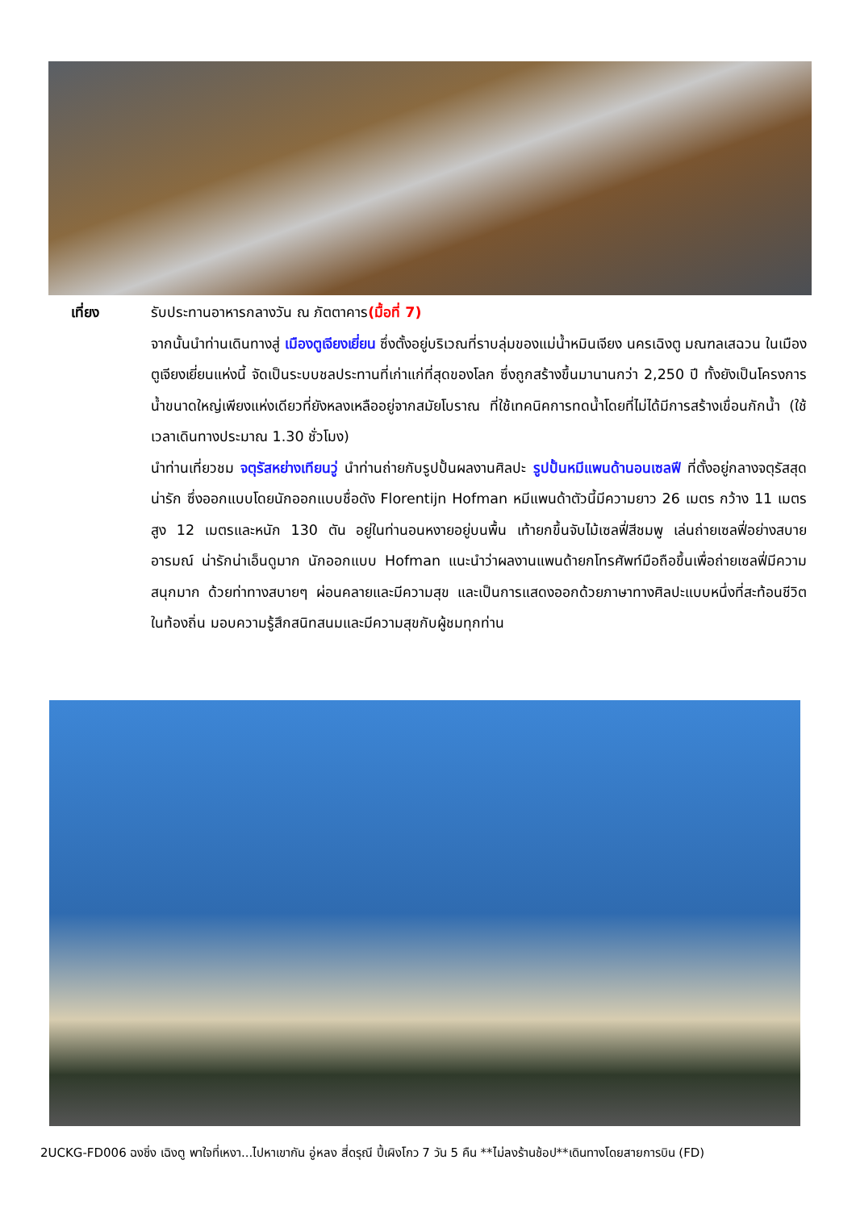เที่ยง รับประทานอาหารกลางวัน ณ ภัตตาคาร(มื้อที่ 7)
จากนั้นนำท่านเดินทางสู่ เมืองตูเจียงเยี่ยน ซึ่งตั้งอยู่บริเวณที่ราบลุ่มของแม่น้ำหมินเจียง นครเฉิงตู มณฑลเสฉวน ในเมืองตูเจียงเยี่ยนแห่งนี้ จัดเป็นระบบชลประทานที่เก่าแก่ที่สุดของโลก ซึ่งถูกสร้างขึ้นมานานกว่า 2,250 ปี ทั้งยังเป็นโครงการน้ำขนาดใหญ่เพียงแห่งเดียวที่ยังหลงเหลืออยู่จากสมัยโบราณ ที่ใช้เทคนิคการทดน้ำโดยที่ไม่ได้มีการสร้างเขื่อนกักน้ำ (ใช้เวลาเดินทางประมาณ 1.30 ชั่วโมง)
นำท่านเที่ยวชม จตุรัสหย่างเทียนวู่ นำท่านถ่ายกับรูปปั้นผลงานศิลปะ รูปปั้นหมีแพนด้านอนเซลฟี ที่ตั้งอยู่กลางจตุรัสสุดน่ารัก ซึ่งออกแบบโดยนักออกแบบชื่อดัง Florentijn Hofman หมีแพนด้าตัวนี้มีความยาว 26 เมตร กว้าง 11 เมตร สูง 12 เมตรและหนัก 130 ตัน อยู่ในท่านอนหงายอยู่บนพื้น เท้ายกขึ้นจับไม้เซลฟี่สีชมพู เล่นถ่ายเซลฟี่อย่างสบายอารมณ์ น่ารักน่าเอ็นดูมาก นักออกแบบ Hofman แนะนำว่าผลงานแพนด้ายกโทรศัพท์มือถือขึ้นเพื่อถ่ายเซลฟี่มีความสนุกมาก ด้วยท่าทางสบายๆ ผ่อนคลายและมีความสุข และเป็นการแสดงออกด้วยภาษาทางศิลปะแบบหนึ่งที่สะท้อนชีวิตในท้องถิ่น มอบความรู้สึกสนิทสนมและมีความสุขกับผู้ชมทุกท่าน
2UCKG-FD006 ฉงชิ่ง เฉิงตู พาใจที่เหงา...ไปหาเขากัน อู่หลง สี่ดรุณี ปี้เผิงโกว 7 วัน 5 คืน **ไม่ลงร้านช้อป**เดินทางโดยสายการบิน (FD)